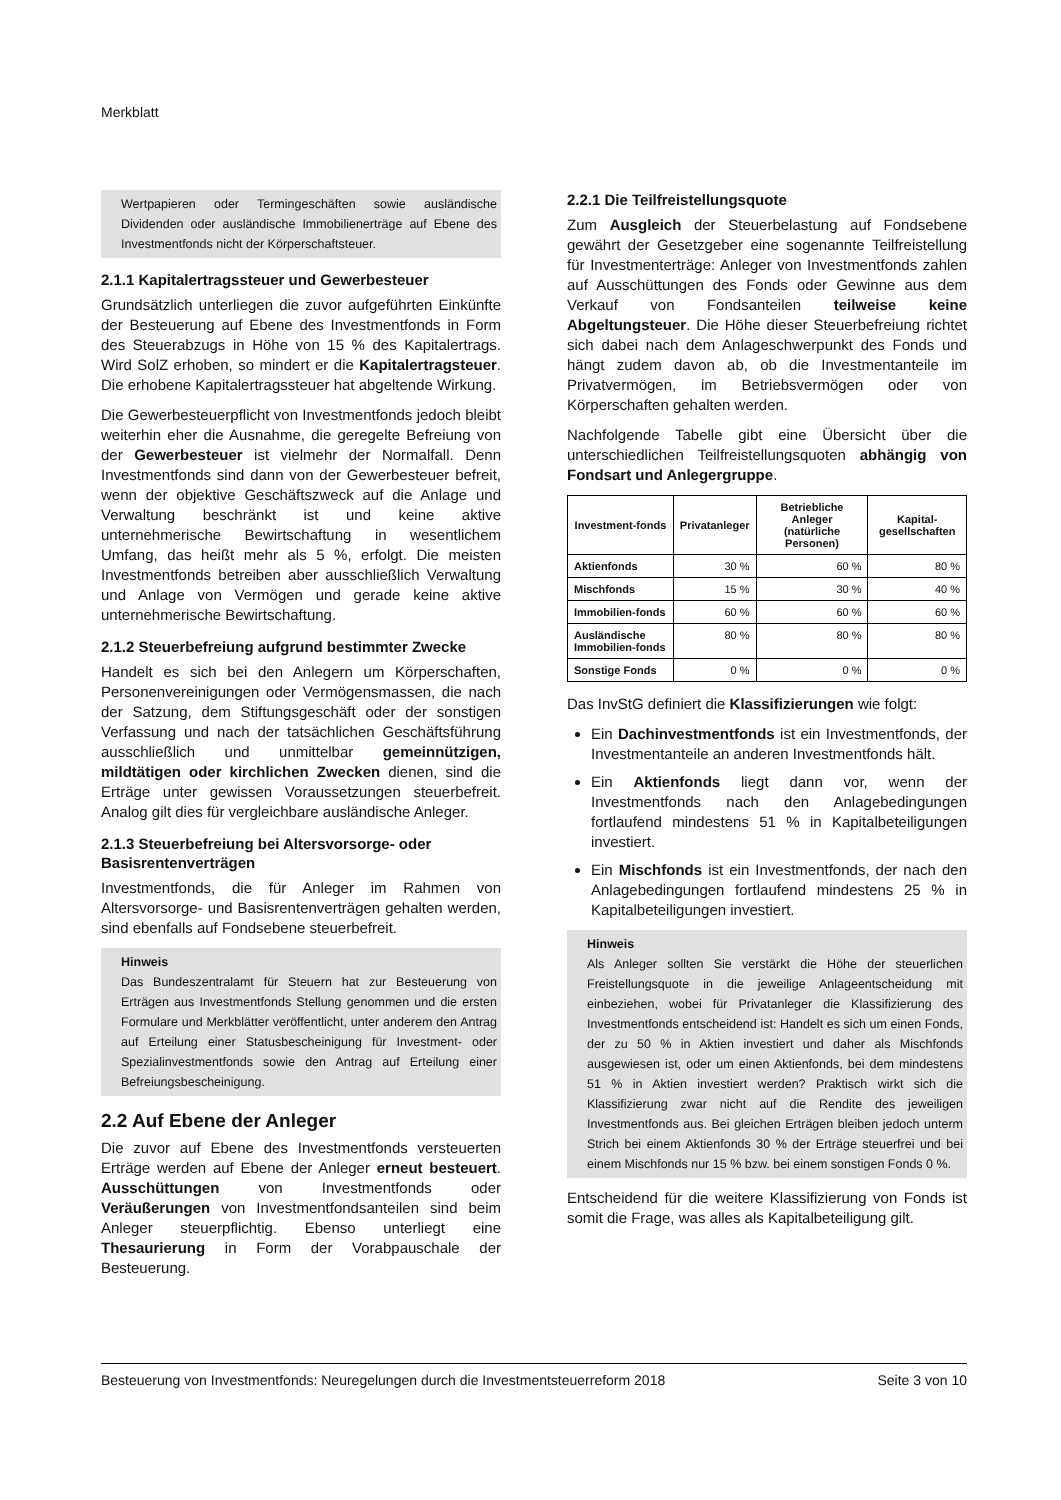Merkblatt
Wertpapieren oder Termingeschäften sowie ausländische Dividenden oder ausländische Immobilienerträge auf Ebene des Investmentfonds nicht der Körperschaftsteuer.
2.1.1 Kapitalertragssteuer und Gewerbesteuer
Grundsätzlich unterliegen die zuvor aufgeführten Einkünfte der Besteuerung auf Ebene des Investmentfonds in Form des Steuerabzugs in Höhe von 15 % des Kapitalertrags. Wird SolZ erhoben, so mindert er die Kapitalertragsteuer. Die erhobene Kapitalertragssteuer hat abgeltende Wirkung.
Die Gewerbesteuerpflicht von Investmentfonds jedoch bleibt weiterhin eher die Ausnahme, die geregelte Befreiung von der Gewerbesteuer ist vielmehr der Normalfall. Denn Investmentfonds sind dann von der Gewerbesteuer befreit, wenn der objektive Geschäftszweck auf die Anlage und Verwaltung beschränkt ist und keine aktive unternehmerische Bewirtschaftung in wesentlichem Umfang, das heißt mehr als 5 %, erfolgt. Die meisten Investmentfonds betreiben aber ausschließlich Verwaltung und Anlage von Vermögen und gerade keine aktive unternehmerische Bewirtschaftung.
2.1.2 Steuerbefreiung aufgrund bestimmter Zwecke
Handelt es sich bei den Anlegern um Körperschaften, Personenvereinigungen oder Vermögensmassen, die nach der Satzung, dem Stiftungsgeschäft oder der sonstigen Verfassung und nach der tatsächlichen Geschäftsführung ausschließlich und unmittelbar gemeinnützigen, mildtätigen oder kirchlichen Zwecken dienen, sind die Erträge unter gewissen Voraussetzungen steuerbefreit. Analog gilt dies für vergleichbare ausländische Anleger.
2.1.3 Steuerbefreiung bei Altersvorsorge- oder Basisrentenverträgen
Investmentfonds, die für Anleger im Rahmen von Altersvorsorge- und Basisrentenverträgen gehalten werden, sind ebenfalls auf Fondsebene steuerbefreit.
Hinweis
Das Bundeszentralamt für Steuern hat zur Besteuerung von Erträgen aus Investmentfonds Stellung genommen und die ersten Formulare und Merkblätter veröffentlicht, unter anderem den Antrag auf Erteilung einer Statusbescheinigung für Investment- oder Spezialinvestmentfonds sowie den Antrag auf Erteilung einer Befreiungsbescheinigung.
2.2 Auf Ebene der Anleger
Die zuvor auf Ebene des Investmentfonds versteuerten Erträge werden auf Ebene der Anleger erneut besteuert. Ausschüttungen von Investmentfonds oder Veräußerungen von Investmentfondsanteilen sind beim Anleger steuerpflichtig. Ebenso unterliegt eine Thesaurierung in Form der Vorabpauschale der Besteuerung.
2.2.1 Die Teilfreistellungsquote
Zum Ausgleich der Steuerbelastung auf Fondsebene gewährt der Gesetzgeber eine sogenannte Teilfreistellung für Investmenterträge: Anleger von Investmentfonds zahlen auf Ausschüttungen des Fonds oder Gewinne aus dem Verkauf von Fondsanteilen teilweise keine Abgeltungsteuer. Die Höhe dieser Steuerbefreiung richtet sich dabei nach dem Anlageschwerpunkt des Fonds und hängt zudem davon ab, ob die Investmentanteile im Privatvermögen, im Betriebsvermögen oder von Körperschaften gehalten werden.
Nachfolgende Tabelle gibt eine Übersicht über die unterschiedlichen Teilfreistellungsquoten abhängig von Fondsart und Anlegergruppe.
| Investment-fonds | Privatanleger | Betriebliche Anleger (natürliche Personen) | Kapital-gesellschaften |
| --- | --- | --- | --- |
| Aktienfonds | 30 % | 60 % | 80 % |
| Mischfonds | 15 % | 30 % | 40 % |
| Immobilien-fonds | 60 % | 60 % | 60 % |
| Ausländische Immobilien-fonds | 80 % | 80 % | 80 % |
| Sonstige Fonds | 0 % | 0 % | 0 % |
Das InvStG definiert die Klassifizierungen wie folgt:
Ein Dachinvestmentfonds ist ein Investmentfonds, der Investmentanteile an anderen Investmentfonds hält.
Ein Aktienfonds liegt dann vor, wenn der Investmentfonds nach den Anlagebedingungen fortlaufend mindestens 51 % in Kapitalbeteiligungen investiert.
Ein Mischfonds ist ein Investmentfonds, der nach den Anlagebedingungen fortlaufend mindestens 25 % in Kapitalbeteiligungen investiert.
Hinweis
Als Anleger sollten Sie verstärkt die Höhe der steuerlichen Freistellungsquote in die jeweilige Anlageentscheidung mit einbeziehen, wobei für Privatanleger die Klassifizierung des Investmentfonds entscheidend ist: Handelt es sich um einen Fonds, der zu 50 % in Aktien investiert und daher als Mischfonds ausgewiesen ist, oder um einen Aktienfonds, bei dem mindestens 51 % in Aktien investiert werden? Praktisch wirkt sich die Klassifizierung zwar nicht auf die Rendite des jeweiligen Investmentfonds aus. Bei gleichen Erträgen bleiben jedoch unterm Strich bei einem Aktienfonds 30 % der Erträge steuerfrei und bei einem Mischfonds nur 15 % bzw. bei einem sonstigen Fonds 0 %.
Entscheidend für die weitere Klassifizierung von Fonds ist somit die Frage, was alles als Kapitalbeteiligung gilt.
Besteuerung von Investmentfonds: Neuregelungen durch die Investmentsteuerreform 2018 Seite 3 von 10